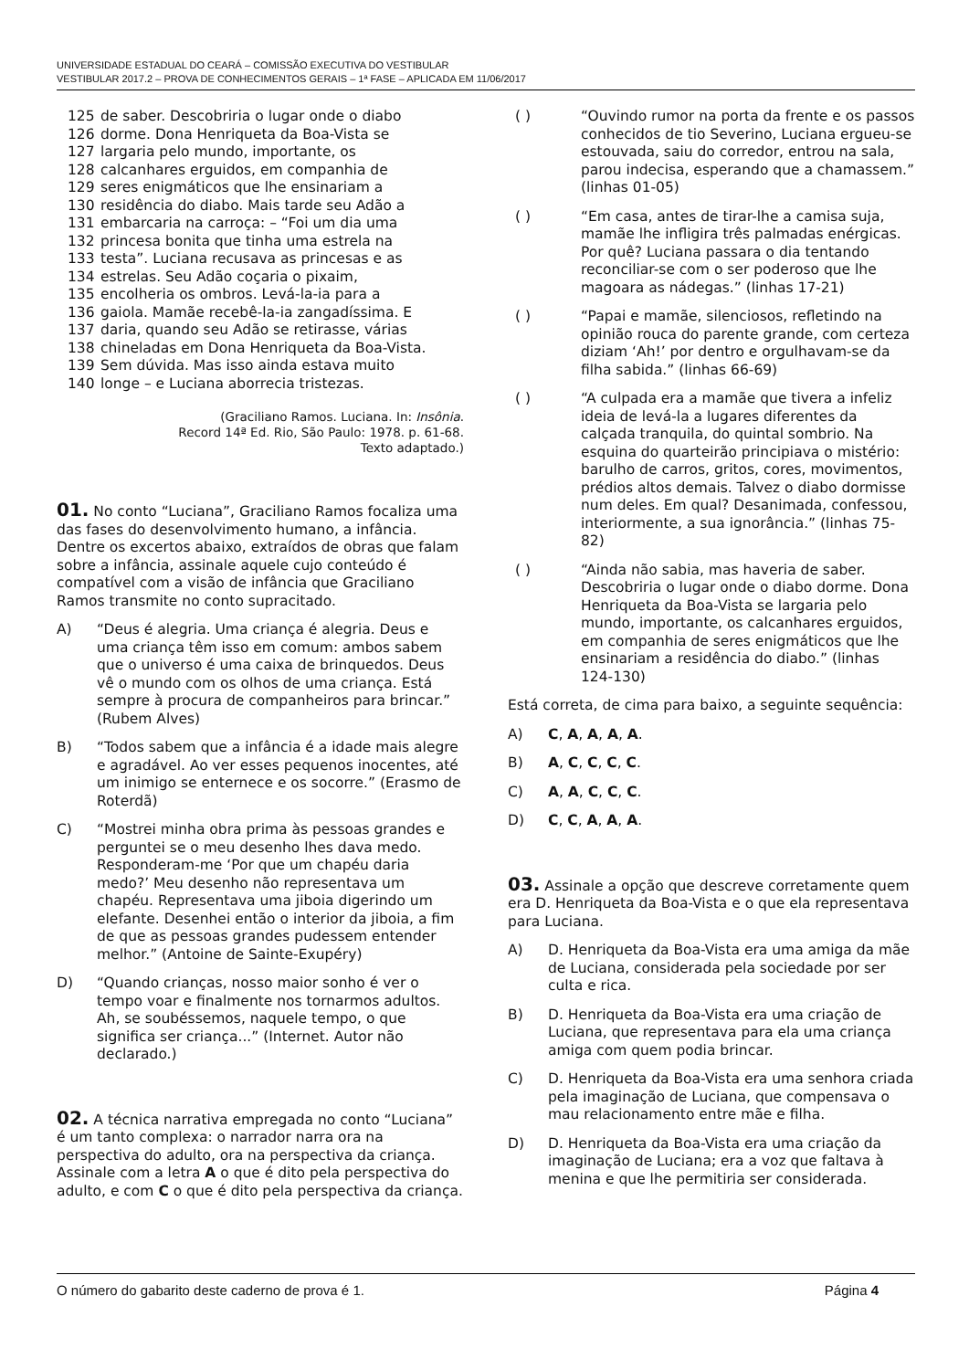UNIVERSIDADE ESTADUAL DO CEARÁ – COMISSÃO EXECUTIVA DO VESTIBULAR
VESTIBULAR 2017.2 – PROVA DE CONHECIMENTOS GERAIS – 1ª FASE – APLICADA EM 11/06/2017
125 de saber. Descobriria o lugar onde o diabo
126 dorme. Dona Henriqueta da Boa-Vista se
127 largaria pelo mundo, importante, os
128 calcanhares erguidos, em companhia de
129 seres enigmáticos que lhe ensinariam a
130 residência do diabo. Mais tarde seu Adão a
131 embarcaria na carroça: – “Foi um dia uma
132 princesa bonita que tinha uma estrela na
133 testa”. Luciana recusava as princesas e as
134 estrelas. Seu Adão coçaria o pixaim,
135 encolheria os ombros. Levá-la-ia para a
136 gaiola. Mamãe recebê-la-ia zangadíssima. E
137 daria, quando seu Adão se retirasse, várias
138 chineladas em Dona Henriqueta da Boa-Vista.
139 Sem dúvida. Mas isso ainda estava muito
140 longe – e Luciana aborrecia tristezas.
(Graciliano Ramos. Luciana. In: Insônia.
Record 14ª Ed. Rio, São Paulo: 1978. p. 61-68.
Texto adaptado.)
01. No conto “Luciana”, Graciliano Ramos focaliza uma das fases do desenvolvimento humano, a infância. Dentre os excertos abaixo, extraídos de obras que falam sobre a infância, assinale aquele cujo conteúdo é compatível com a visão de infância que Graciliano Ramos transmite no conto supracitado.
A) “Deus é alegria. Uma criança é alegria. Deus e uma criança têm isso em comum: ambos sabem que o universo é uma caixa de brinquedos. Deus vê o mundo com os olhos de uma criança. Está sempre à procura de companheiros para brincar.” (Rubem Alves)
B) “Todos sabem que a infância é a idade mais alegre e agradável. Ao ver esses pequenos inocentes, até um inimigo se enternece e os socorre.” (Erasmo de Roterdã)
C) “Mostrei minha obra prima às pessoas grandes e perguntei se o meu desenho lhes dava medo. Responderam-me ‘Por que um chapéu daria medo?’ Meu desenho não representava um chapéu. Representava uma jiboia digerindo um elefante. Desenhei então o interior da jiboia, a fim de que as pessoas grandes pudessem entender melhor.” (Antoine de Sainte-Exupéry)
D) “Quando crianças, nosso maior sonho é ver o tempo voar e finalmente nos tornarmos adultos. Ah, se soubéssemos, naquele tempo, o que significa ser criança...” (Internet. Autor não declarado.)
02. A técnica narrativa empregada no conto “Luciana” é um tanto complexa: o narrador narra ora na perspectiva do adulto, ora na perspectiva da criança. Assinale com a letra A o que é dito pela perspectiva do adulto, e com C o que é dito pela perspectiva da criança.
( ) “Ouvindo rumor na porta da frente e os passos conhecidos de tio Severino, Luciana ergueu-se estouvada, saiu do corredor, entrou na sala, parou indecisa, esperando que a chamassem.” (linhas 01-05)
( ) “Em casa, antes de tirar-lhe a camisa suja, mamãe lhe infligira três palmadas enérgicas. Por quê? Luciana passara o dia tentando reconciliar-se com o ser poderoso que lhe magoara as nádegas.” (linhas 17-21)
( ) “Papai e mamãe, silenciosos, refletindo na opinião rouca do parente grande, com certeza diziam ‘Ah!’ por dentro e orgulhavam-se da filha sabida.” (linhas 66-69)
( ) “A culpada era a mamãe que tivera a infeliz ideia de levá-la a lugares diferentes da calçada tranquila, do quintal sombrio. Na esquina do quarteirão principiava o mistério: barulho de carros, gritos, cores, movimentos, prédios altos demais. Talvez o diabo dormisse num deles. Em qual? Desanimada, confessou, interiormente, a sua ignorância.” (linhas 75-82)
( ) “Ainda não sabia, mas haveria de saber. Descobriria o lugar onde o diabo dorme. Dona Henriqueta da Boa-Vista se largaria pelo mundo, importante, os calcanhares erguidos, em companhia de seres enigmáticos que lhe ensinariam a residência do diabo.” (linhas 124-130)
Está correta, de cima para baixo, a seguinte sequência:
A) C, A, A, A, A.
B) A, C, C, C, C.
C) A, A, C, C, C.
D) C, C, A, A, A.
03. Assinale a opção que descreve corretamente quem era D. Henriqueta da Boa-Vista e o que ela representava para Luciana.
A) D. Henriqueta da Boa-Vista era uma amiga da mãe de Luciana, considerada pela sociedade por ser culta e rica.
B) D. Henriqueta da Boa-Vista era uma criação de Luciana, que representava para ela uma criança amiga com quem podia brincar.
C) D. Henriqueta da Boa-Vista era uma senhora criada pela imaginação de Luciana, que compensava o mau relacionamento entre mãe e filha.
D) D. Henriqueta da Boa-Vista era uma criação da imaginação de Luciana; era a voz que faltava à menina e que lhe permitiria ser considerada.
O número do gabarito deste caderno de prova é 1. Página 4